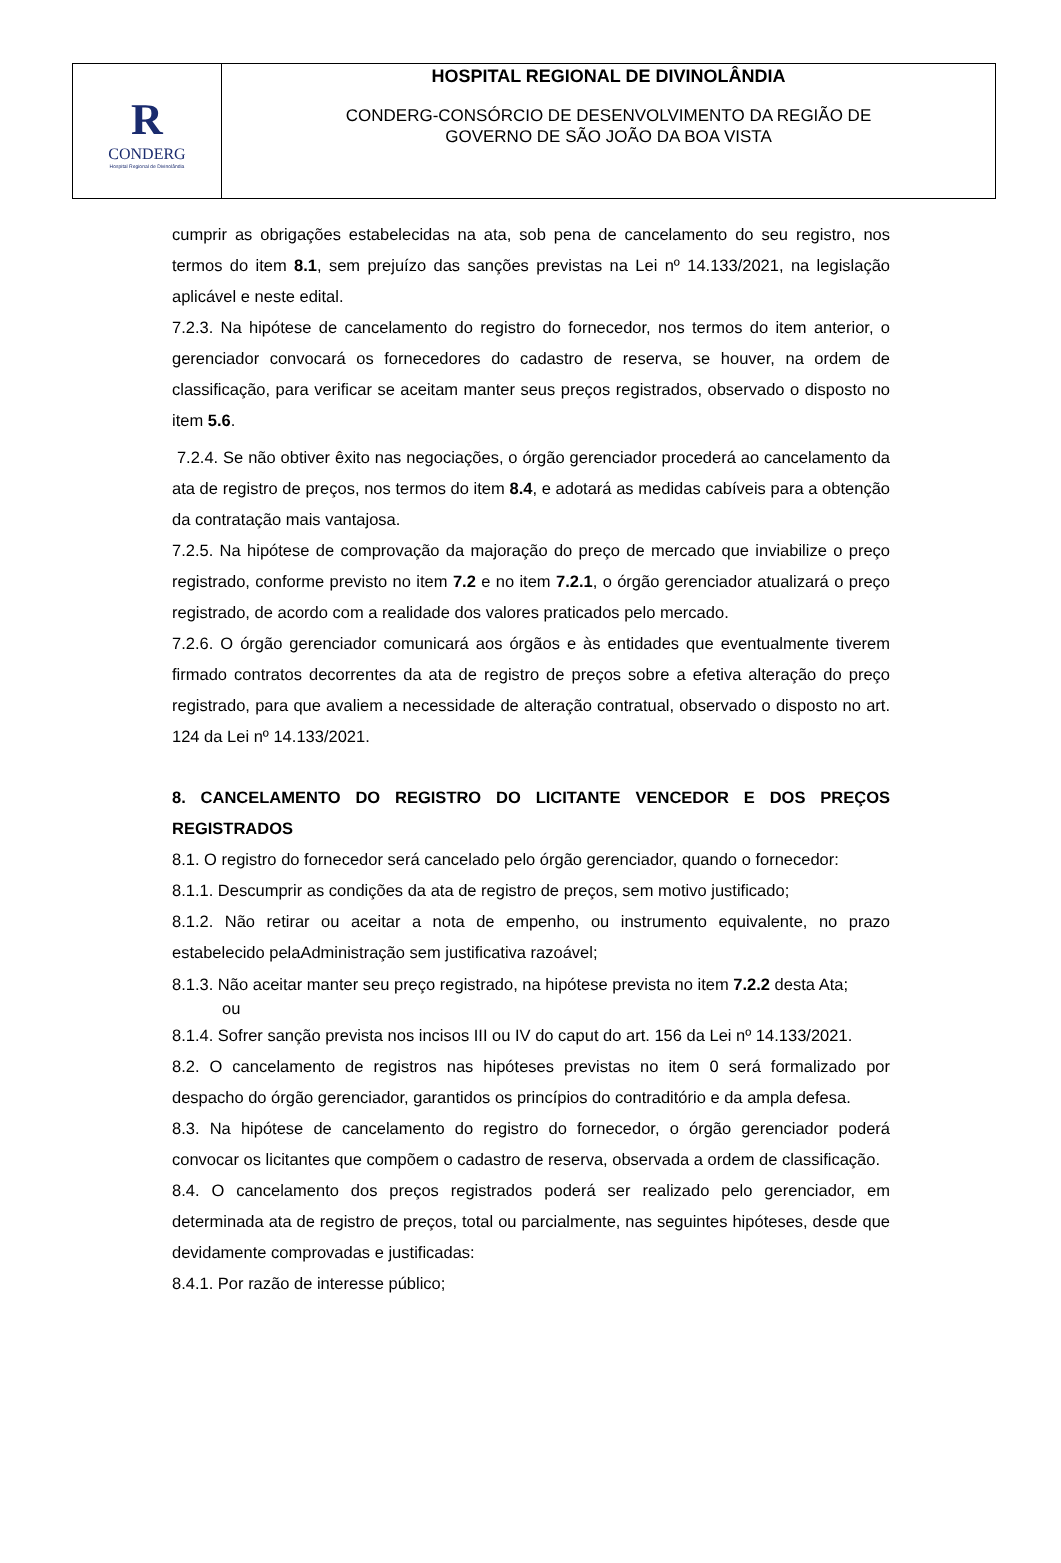R
CONDERG
Hospital Regional de Divinolândia
HOSPITAL REGIONAL DE DIVINOLÂNDIA
CONDERG-CONSÓRCIO DE DESENVOLVIMENTO DA REGIÃO DE
GOVERNO DE SÃO JOÃO DA BOA VISTA
cumprir as obrigações estabelecidas na ata, sob pena de cancelamento do seu registro, nos termos do item 8.1, sem prejuízo das sanções previstas na Lei nº 14.133/2021, na legislação aplicável e neste edital.
7.2.3. Na hipótese de cancelamento do registro do fornecedor, nos termos do item anterior, o gerenciador convocará os fornecedores do cadastro de reserva, se houver, na ordem de classificação, para verificar se aceitam manter seus preços registrados, observado o disposto no item 5.6.
7.2.4. Se não obtiver êxito nas negociações, o órgão gerenciador procederá ao cancelamento da ata de registro de preços, nos termos do item 8.4, e adotará as medidas cabíveis para a obtenção da contratação mais vantajosa.
7.2.5. Na hipótese de comprovação da majoração do preço de mercado que inviabilize o preço registrado, conforme previsto no item 7.2 e no item 7.2.1, o órgão gerenciador atualizará o preço registrado, de acordo com a realidade dos valores praticados pelo mercado.
7.2.6. O órgão gerenciador comunicará aos órgãos e às entidades que eventualmente tiverem firmado contratos decorrentes da ata de registro de preços sobre a efetiva alteração do preço registrado, para que avaliem a necessidade de alteração contratual, observado o disposto no art. 124 da Lei nº 14.133/2021.
8. CANCELAMENTO DO REGISTRO DO LICITANTE VENCEDOR E DOS PREÇOS REGISTRADOS
8.1. O registro do fornecedor será cancelado pelo órgão gerenciador, quando o fornecedor:
8.1.1. Descumprir as condições da ata de registro de preços, sem motivo justificado;
8.1.2. Não retirar ou aceitar a nota de empenho, ou instrumento equivalente, no prazo estabelecido pelaAdministração sem justificativa razoável;
8.1.3. Não aceitar manter seu preço registrado, na hipótese prevista no item 7.2.2 desta Ata;
ou
8.1.4. Sofrer sanção prevista nos incisos III ou IV do caput do art. 156 da Lei nº 14.133/2021.
8.2. O cancelamento de registros nas hipóteses previstas no item 0 será formalizado por despacho do órgão gerenciador, garantidos os princípios do contraditório e da ampla defesa.
8.3. Na hipótese de cancelamento do registro do fornecedor, o órgão gerenciador poderá convocar os licitantes que compõem o cadastro de reserva, observada a ordem de classificação.
8.4. O cancelamento dos preços registrados poderá ser realizado pelo gerenciador, em determinada ata de registro de preços, total ou parcialmente, nas seguintes hipóteses, desde que devidamente comprovadas e justificadas:
8.4.1. Por razão de interesse público;